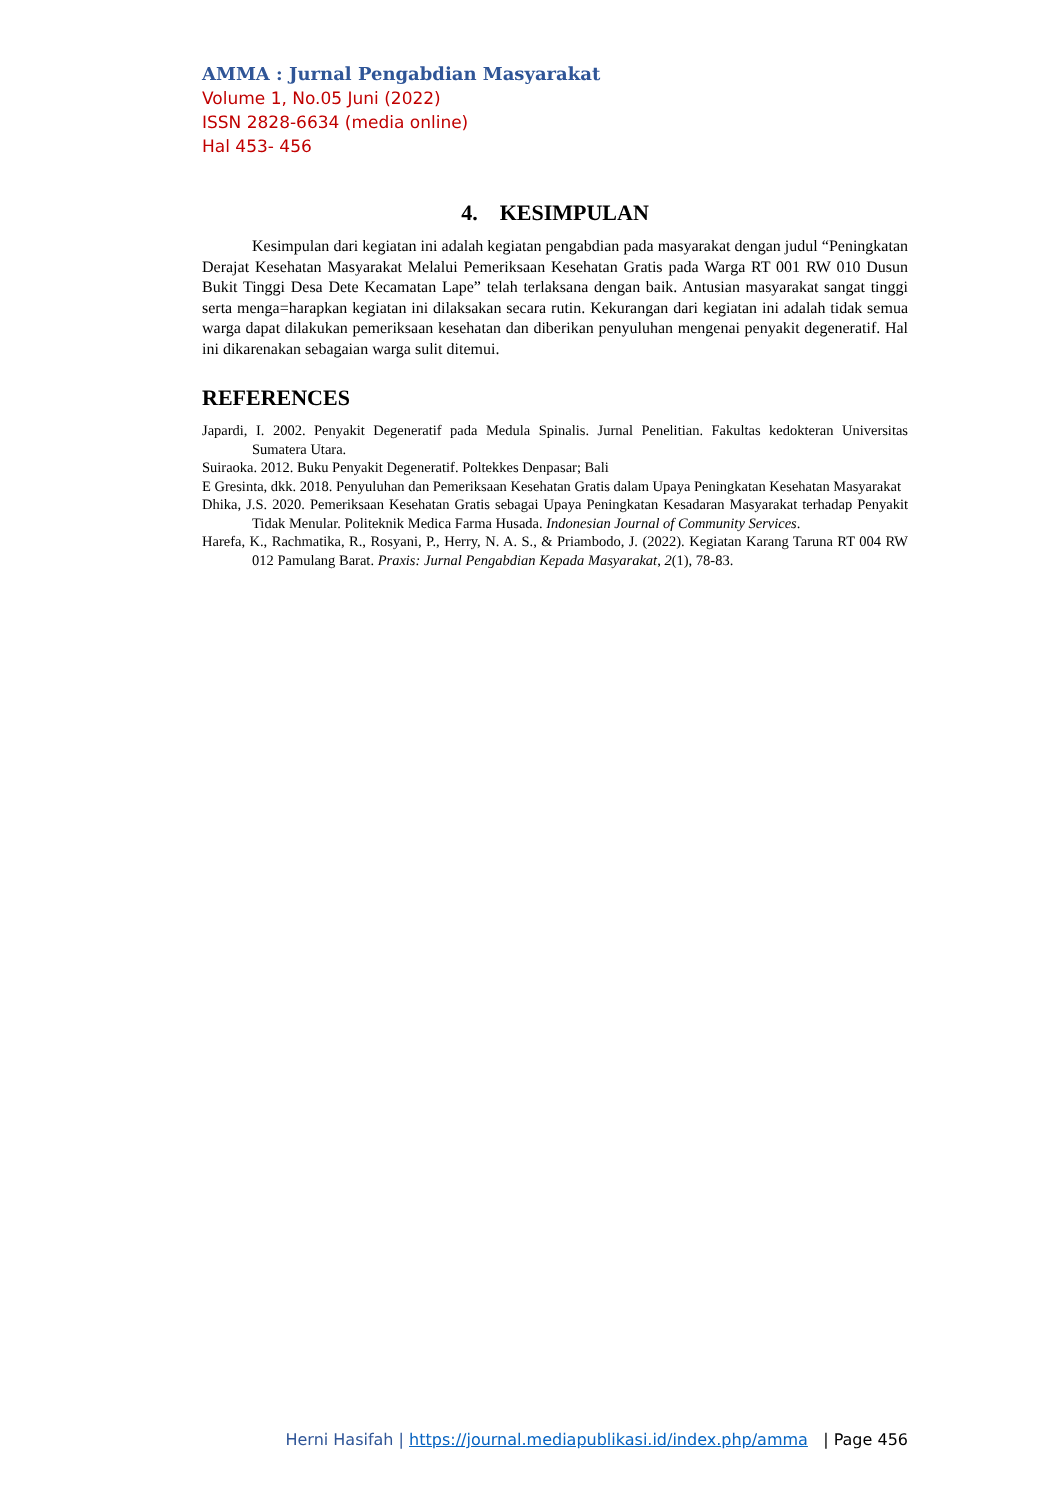AMMA : Jurnal Pengabdian Masyarakat
Volume 1, No.05 Juni (2022)
ISSN 2828-6634 (media online)
Hal 453- 456
4. KESIMPULAN
Kesimpulan dari kegiatan ini adalah kegiatan pengabdian pada masyarakat dengan judul “Peningkatan Derajat Kesehatan Masyarakat Melalui Pemeriksaan Kesehatan Gratis pada Warga RT 001 RW 010 Dusun Bukit Tinggi Desa Dete Kecamatan Lape” telah terlaksana dengan baik. Antusian masyarakat sangat tinggi serta menga=harapkan kegiatan ini dilaksakan secara rutin. Kekurangan dari kegiatan ini adalah tidak semua warga dapat dilakukan pemeriksaan kesehatan dan diberikan penyuluhan mengenai penyakit degeneratif. Hal ini dikarenakan sebagaian warga sulit ditemui.
REFERENCES
Japardi, I. 2002. Penyakit Degeneratif pada Medula Spinalis. Jurnal Penelitian. Fakultas kedokteran Universitas Sumatera Utara.
Suiraoka. 2012. Buku Penyakit Degeneratif. Poltekkes Denpasar; Bali
E Gresinta, dkk. 2018. Penyuluhan dan Pemeriksaan Kesehatan Gratis dalam Upaya Peningkatan Kesehatan Masyarakat
Dhika, J.S. 2020. Pemeriksaan Kesehatan Gratis sebagai Upaya Peningkatan Kesadaran Masyarakat terhadap Penyakit Tidak Menular. Politeknik Medica Farma Husada. Indonesian Journal of Community Services.
Harefa, K., Rachmatika, R., Rosyani, P., Herry, N. A. S., & Priambodo, J. (2022). Kegiatan Karang Taruna RT 004 RW 012 Pamulang Barat. Praxis: Jurnal Pengabdian Kepada Masyarakat, 2(1), 78-83.
Herni Hasifah | https://journal.mediapublikasi.id/index.php/amma | Page 456